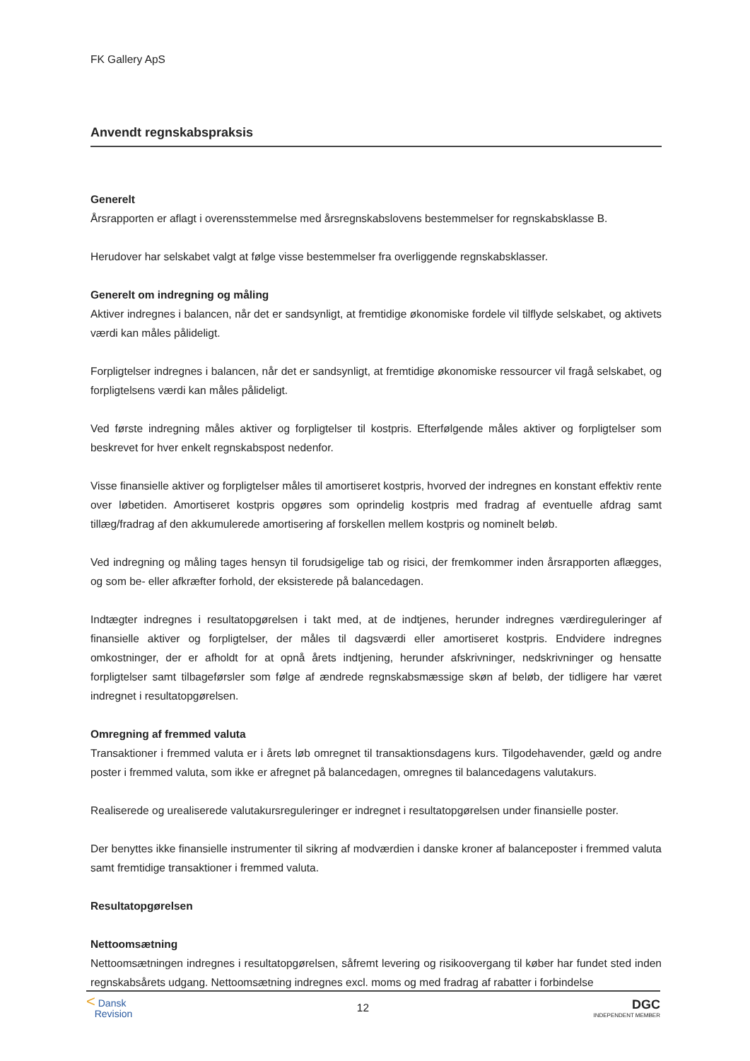FK Gallery ApS
Anvendt regnskabspraksis
Generelt
Årsrapporten er aflagt i overensstemmelse med årsregnskabslovens bestemmelser for regnskabsklasse B.
Herudover har selskabet valgt at følge visse bestemmelser fra overliggende regnskabsklasser.
Generelt om indregning og måling
Aktiver indregnes i balancen, når det er sandsynligt, at fremtidige økonomiske fordele vil tilflyde selskabet, og aktivets værdi kan måles pålideligt.
Forpligtelser indregnes i balancen, når det er sandsynligt, at fremtidige økonomiske ressourcer vil fragå selskabet, og forpligtelsens værdi kan måles pålideligt.
Ved første indregning måles aktiver og forpligtelser til kostpris. Efterfølgende måles aktiver og forpligtelser som beskrevet for hver enkelt regnskabspost nedenfor.
Visse finansielle aktiver og forpligtelser måles til amortiseret kostpris, hvorved der indregnes en konstant effektiv rente over løbetiden. Amortiseret kostpris opgøres som oprindelig kostpris med fradrag af eventuelle afdrag samt tillæg/fradrag af den akkumulerede amortisering af forskellen mellem kostpris og nominelt beløb.
Ved indregning og måling tages hensyn til forudsigelige tab og risici, der fremkommer inden årsrapporten aflægges, og som be- eller afkræfter forhold, der eksisterede på balancedagen.
Indtægter indregnes i resultatopgørelsen i takt med, at de indtjenes, herunder indregnes værdireguleringer af finansielle aktiver og forpligtelser, der måles til dagsværdi eller amortiseret kostpris. Endvidere indregnes omkostninger, der er afholdt for at opnå årets indtjening, herunder afskrivninger, nedskrivninger og hensatte forpligtelser samt tilbageførsler som følge af ændrede regnskabsmæssige skøn af beløb, der tidligere har været indregnet i resultatopgørelsen.
Omregning af fremmed valuta
Transaktioner i fremmed valuta er i årets løb omregnet til transaktionsdagens kurs. Tilgodehavender, gæld og andre poster i fremmed valuta, som ikke er afregnet på balancedagen, omregnes til balancedagens valutakurs.
Realiserede og urealiserede valutakursreguleringer er indregnet i resultatopgørelsen under finansielle poster.
Der benyttes ikke finansielle instrumenter til sikring af modværdien i danske kroner af balanceposter i fremmed valuta samt fremtidige transaktioner i fremmed valuta.
Resultatopgørelsen
Nettoomsætning
Nettoomsætningen indregnes i resultatopgørelsen, såfremt levering og risikoovergang til køber har fundet sted inden regnskabsårets udgang. Nettoomsætning indregnes excl. moms og med fradrag af rabatter i forbindelse
< Dansk
Revision
12
DGC
INDEPENDENT MEMBER